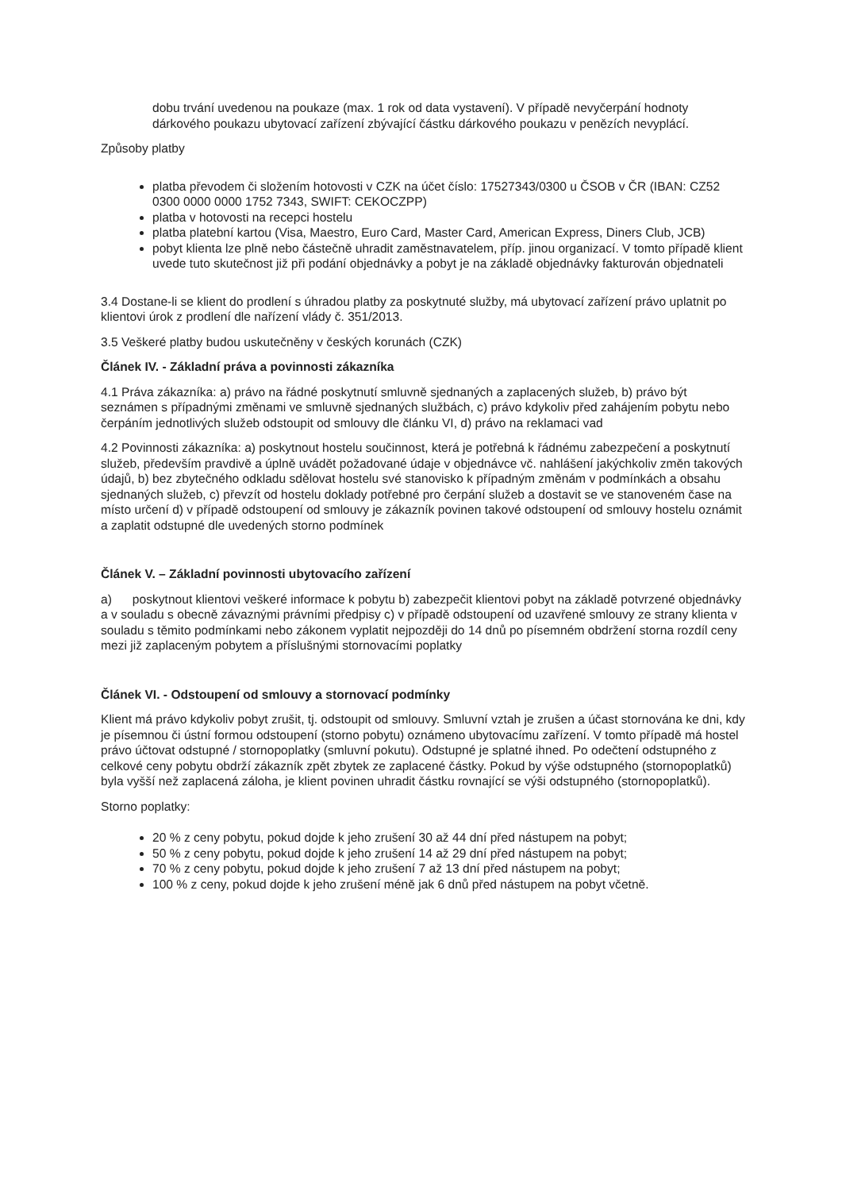dobu trvání uvedenou na poukaze (max. 1 rok od data vystavení). V případě nevyčerpání hodnoty dárkového poukazu ubytovací zařízení zbývající částku dárkového poukazu v penězích nevyplácí.
Způsoby platby
platba převodem či složením hotovosti v CZK na účet číslo: 17527343/0300 u ČSOB v ČR (IBAN: CZ52 0300 0000 0000 1752 7343, SWIFT: CEKOCZPP)
platba v hotovosti na recepci hostelu
platba platební kartou (Visa, Maestro, Euro Card, Master Card, American Express, Diners Club, JCB)
pobyt klienta lze plně nebo částečně uhradit zaměstnavatelem, příp. jinou organizací. V tomto případě klient uvede tuto skutečnost již při podání objednávky a pobyt je na základě objednávky fakturován objednateli
3.4 Dostane-li se klient do prodlení s úhradou platby za poskytnuté služby, má ubytovací zařízení právo uplatnit po klientovi úrok z prodlení dle nařízení vlády č. 351/2013.
3.5 Veškeré platby budou uskutečněny v českých korunách (CZK)
Článek IV. - Základní práva a povinnosti zákazníka
4.1 Práva zákazníka: a) právo na řádné poskytnutí smluvně sjednaných a zaplacených služeb, b) právo být seznámen s případnými změnami ve smluvně sjednaných službách, c) právo kdykoliv před zahájením pobytu nebo čerpáním jednotlivých služeb odstoupit od smlouvy dle článku VI, d) právo na reklamaci vad
4.2 Povinnosti zákazníka: a) poskytnout hostelu součinnost, která je potřebná k řádnému zabezpečení a poskytnutí služeb, především pravdivě a úplně uvádět požadované údaje v objednávce vč. nahlášení jakýchkoliv změn takových údajů, b) bez zbytečného odkladu sdělovat hostelu své stanovisko k případným změnám v podmínkách a obsahu sjednaných služeb, c) převzít od hostelu doklady potřebné pro čerpání služeb a dostavit se ve stanoveném čase na místo určení d) v případě odstoupení od smlouvy je zákazník povinen takové odstoupení od smlouvy hostelu oznámit a zaplatit odstupné dle uvedených storno podmínek
Článek V. – Základní povinnosti ubytovacího zařízení
a) poskytnout klientovi veškeré informace k pobytu b) zabezpečit klientovi pobyt na základě potvrzené objednávky a v souladu s obecně závaznými právními předpisy c) v případě odstoupení od uzavřené smlouvy ze strany klienta v souladu s těmito podmínkami nebo zákonem vyplatit nejpozději do 14 dnů po písemném obdržení storna rozdíl ceny mezi již zaplaceným pobytem a příslušnými stornovacími poplatky
Článek VI. - Odstoupení od smlouvy a stornovací podmínky
Klient má právo kdykoliv pobyt zrušit, tj. odstoupit od smlouvy. Smluvní vztah je zrušen a účast stornována ke dni, kdy je písemnou či ústní formou odstoupení (storno pobytu) oznámeno ubytovacímu zařízení. V tomto případě má hostel právo účtovat odstupné / stornopoplatky (smluvní pokutu). Odstupné je splatné ihned. Po odečtení odstupného z celkové ceny pobytu obdrží zákazník zpět zbytek ze zaplacené částky. Pokud by výše odstupného (stornopoplatků) byla vyšší než zaplacená záloha, je klient povinen uhradit částku rovnající se výši odstupného (stornopoplatků).
Storno poplatky:
20 % z ceny pobytu, pokud dojde k jeho zrušení 30 až 44 dní před nástupem na pobyt;
50 % z ceny pobytu, pokud dojde k jeho zrušení 14 až 29 dní před nástupem na pobyt;
70 % z ceny pobytu, pokud dojde k jeho zrušení 7 až 13 dní před nástupem na pobyt;
100 % z ceny, pokud dojde k jeho zrušení méně jak 6 dnů před nástupem na pobyt včetně.